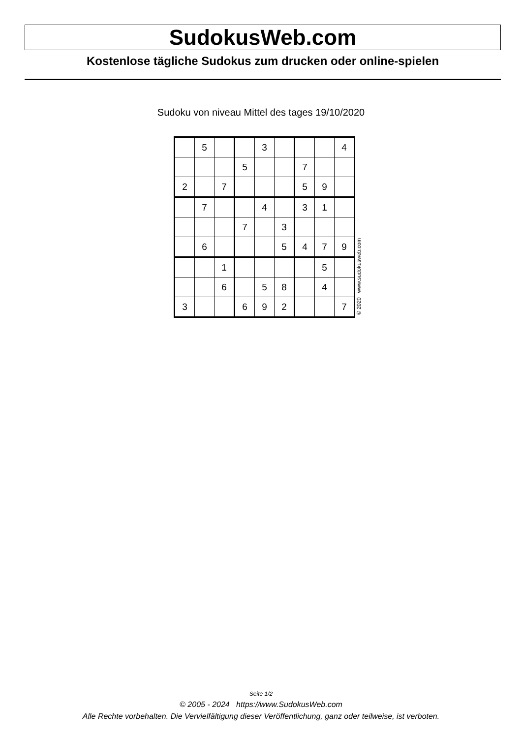SudokusWeb.com
Kostenlose tägliche Sudokus zum drucken oder online-spielen
Sudoku von niveau Mittel des tages 19/10/2020
| | 5 | | | 3 | | | | 4 |
| | | | 5 | | | 7 | | |
| 2 | | 7 | | | | 5 | 9 | |
| | 7 | | | 4 | | 3 | 1 | |
| | | | 7 | | 3 | | | |
| | 6 | | | | 5 | 4 | 7 | 9 |
| | | 1 | | | | | 5 | |
| | | 6 | | 5 | 8 | | 4 | |
| 3 | | | 6 | 9 | 2 | | | 7 |
© 2020 www.sudokusweb.com
Seite 1/2
© 2005 - 2024 https://www.SudokusWeb.com
Alle Rechte vorbehalten. Die Vervielfältigung dieser Veröffentlichung, ganz oder teilweise, ist verboten.